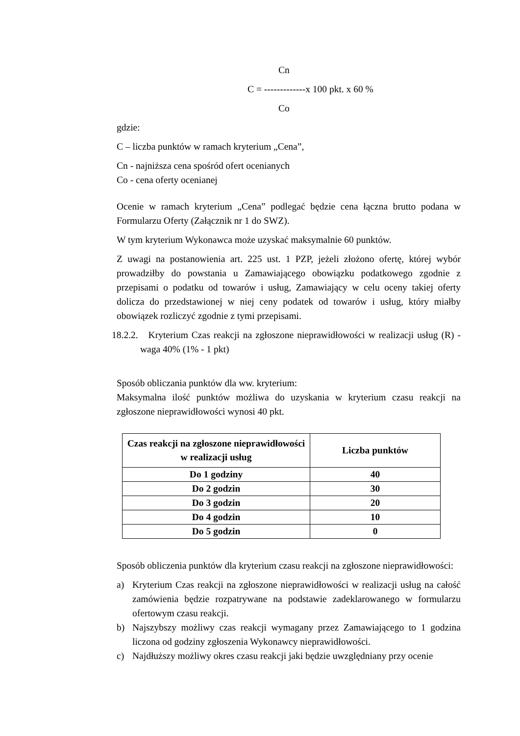Cn
C = -------------x 100 pkt. x 60 %
Co
gdzie:
C – liczba punktów w ramach kryterium „Cena”,
Cn - najniższa cena spośród ofert ocenianych
Co - cena oferty ocenianej
Ocenie w ramach kryterium „Cena” podlegać będzie cena łączna brutto podana w Formularzu Oferty (Załącznik nr 1 do SWZ).
W tym kryterium Wykonawca może uzyskać maksymalnie 60 punktów.
Z uwagi na postanowienia art. 225 ust. 1 PZP, jeżeli złożono ofertę, której wybór prowadziłby do powstania u Zamawiającego obowiązku podatkowego zgodnie z przepisami o podatku od towarów i usług, Zamawiający w celu oceny takiej oferty dolicza do przedstawionej w niej ceny podatek od towarów i usług, który miałby obowiązek rozliczyć zgodnie z tymi przepisami.
18.2.2. Kryterium Czas reakcji na zgłoszone nieprawidłowości w realizacji usług (R) - waga 40% (1% - 1 pkt)
Sposób obliczania punktów dla ww. kryterium:
Maksymalna ilość punktów możliwa do uzyskania w kryterium czasu reakcji na zgłoszone nieprawidłowości wynosi 40 pkt.
| Czas reakcji na zgłoszone nieprawidłowości w realizacji usług | Liczba punktów |
| --- | --- |
| Do 1 godziny | 40 |
| Do 2 godzin | 30 |
| Do 3 godzin | 20 |
| Do 4 godzin | 10 |
| Do 5 godzin | 0 |
Sposób obliczenia punktów dla kryterium czasu reakcji na zgłoszone nieprawidłowości:
a) Kryterium Czas reakcji na zgłoszone nieprawidłowości w realizacji usług na całość zamówienia będzie rozpatrywane na podstawie zadeklarowanego w formularzu ofertowym czasu reakcji.
b) Najszybszy możliwy czas reakcji wymagany przez Zamawiającego to 1 godzina liczona od godziny zgłoszenia Wykonawcy nieprawidłowości.
c) Najdłuższy możliwy okres czasu reakcji jaki będzie uwzględniany przy ocenie